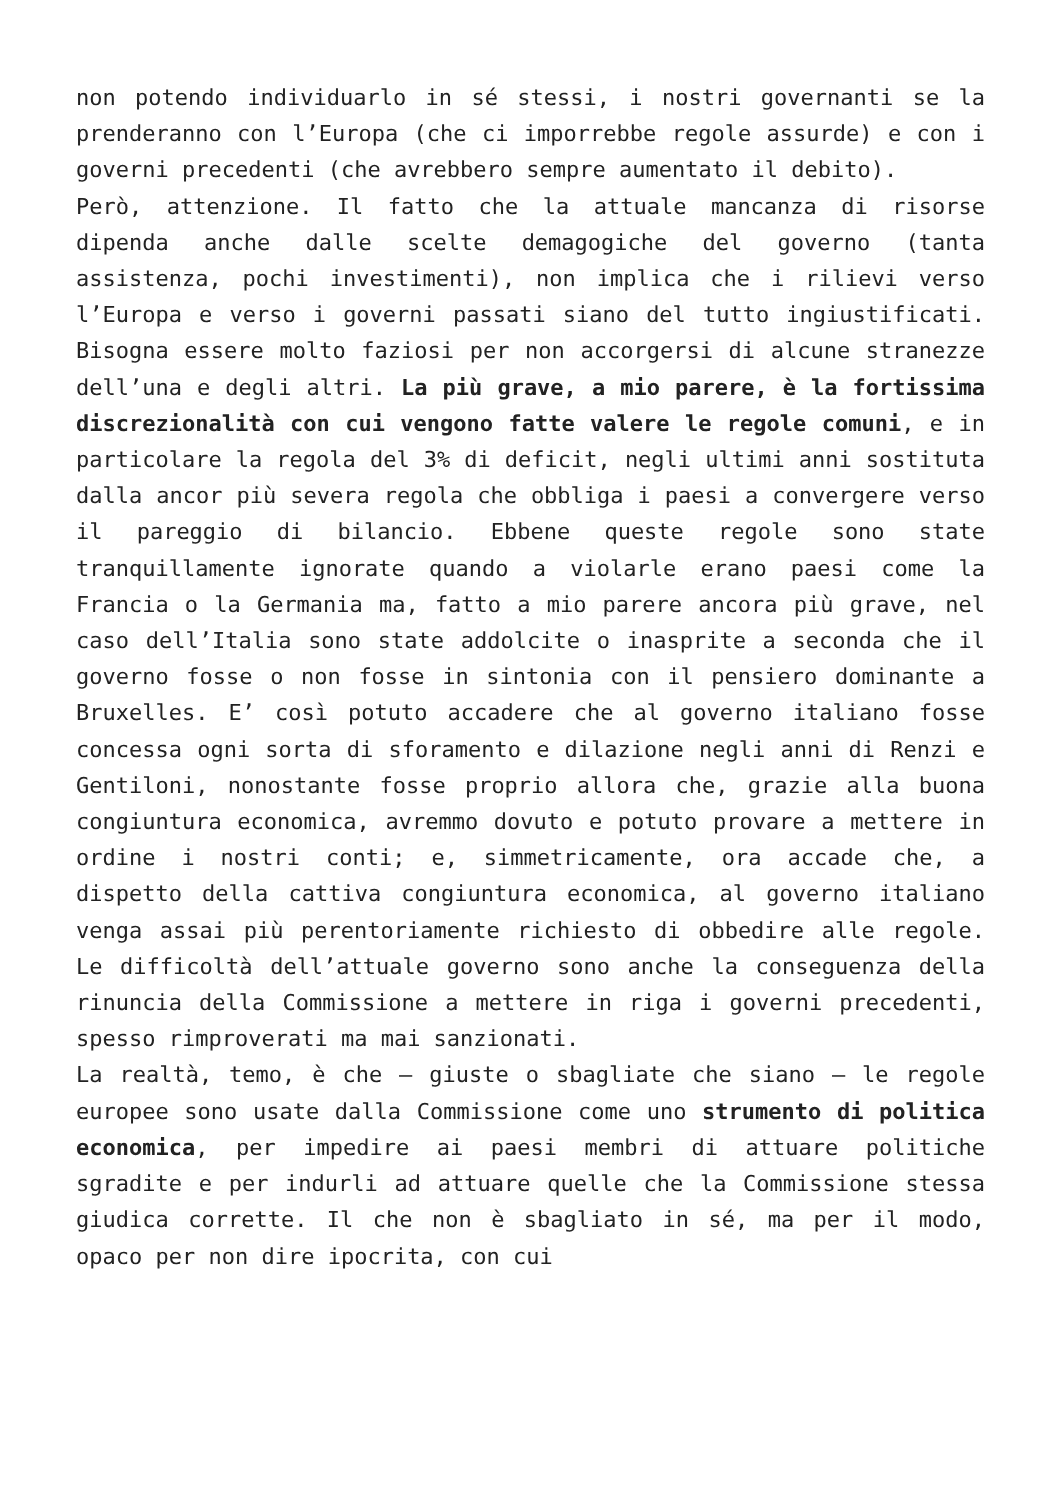non potendo individuarlo in sé stessi, i nostri governanti se la prenderanno con l’Europa (che ci imporrebbe regole assurde) e con i governi precedenti (che avrebbero sempre aumentato il debito).
Però, attenzione. Il fatto che la attuale mancanza di risorse dipenda anche dalle scelte demagogiche del governo (tanta assistenza, pochi investimenti), non implica che i rilievi verso l’Europa e verso i governi passati siano del tutto ingiustificati. Bisogna essere molto faziosi per non accorgersi di alcune stranezze dell’una e degli altri. La più grave, a mio parere, è la fortissima discrezionalità con cui vengono fatte valere le regole comuni, e in particolare la regola del 3% di deficit, negli ultimi anni sostituta dalla ancor più severa regola che obbliga i paesi a convergere verso il pareggio di bilancio. Ebbene queste regole sono state tranquillamente ignorate quando a violarle erano paesi come la Francia o la Germania ma, fatto a mio parere ancora più grave, nel caso dell’Italia sono state addolcite o inasprite a seconda che il governo fosse o non fosse in sintonia con il pensiero dominante a Bruxelles. E’ così potuto accadere che al governo italiano fosse concessa ogni sorta di sforamento e dilazione negli anni di Renzi e Gentiloni, nonostante fosse proprio allora che, grazie alla buona congiuntura economica, avremmo dovuto e potuto provare a mettere in ordine i nostri conti; e, simmetricamente, ora accade che, a dispetto della cattiva congiuntura economica, al governo italiano venga assai più perentoriamente richiesto di obbedire alle regole. Le difficoltà dell’attuale governo sono anche la conseguenza della rinuncia della Commissione a mettere in riga i governi precedenti, spesso rimproverati ma mai sanzionati.
La realtà, temo, è che – giuste o sbagliate che siano – le regole europee sono usate dalla Commissione come uno strumento di politica economica, per impedire ai paesi membri di attuare politiche sgradite e per indurli ad attuare quelle che la Commissione stessa giudica corrette. Il che non è sbagliato in sé, ma per il modo, opaco per non dire ipocrita, con cui